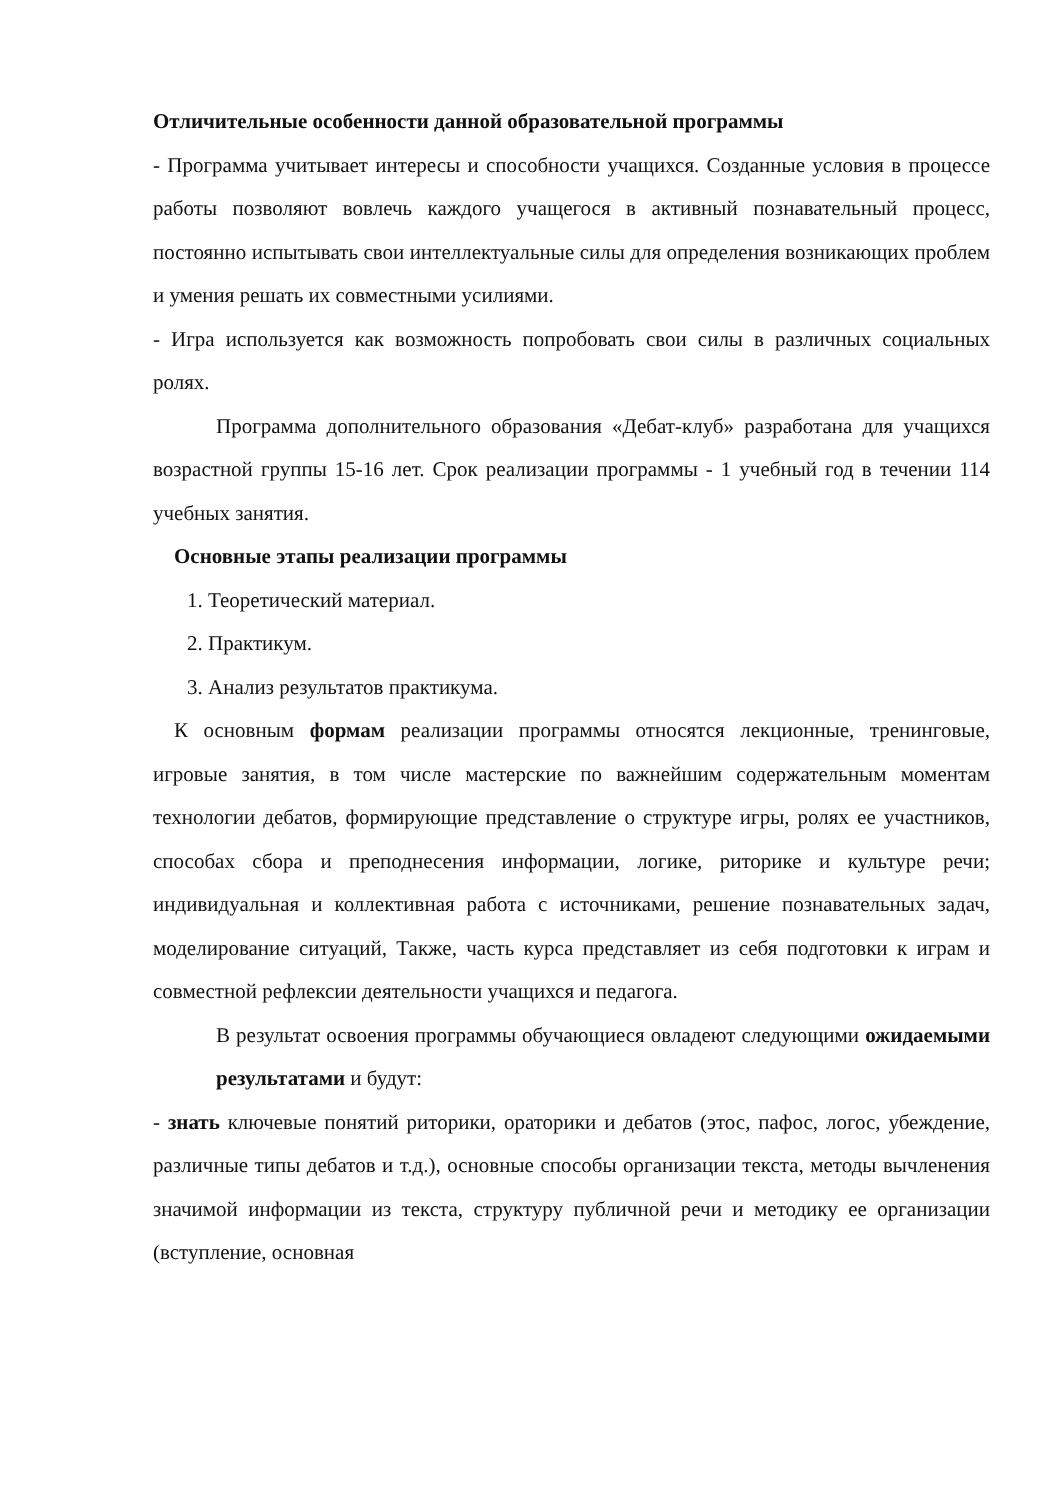Отличительные особенности данной образовательной программы
- Программа учитывает интересы и способности учащихся. Созданные условия в процессе работы позволяют вовлечь каждого учащегося в активный познавательный процесс, постоянно испытывать свои интеллектуальные силы для определения возникающих проблем и умения решать их совместными усилиями.
- Игра используется как возможность попробовать свои силы в различных социальных ролях.
Программа дополнительного образования «Дебат-клуб» разработана для учащихся возрастной группы 15-16 лет. Срок реализации программы - 1 учебный год в течении 114 учебных занятия.
Основные этапы реализации программы
1. Теоретический материал.
2. Практикум.
3. Анализ результатов практикума.
К основным формам реализации программы относятся лекционные, тренинговые, игровые занятия, в том числе мастерские по важнейшим содержательным моментам технологии дебатов, формирующие представление о структуре игры, ролях ее участников, способах сбора и преподнесения информации, логике, риторике и культуре речи; индивидуальная и коллективная работа с источниками, решение познавательных задач, моделирование ситуаций, Также, часть курса представляет из себя подготовки к играм и совместной рефлексии деятельности учащихся и педагога.
В результат освоения программы обучающиеся овладеют следующими ожидаемыми результатами и будут:
- знать ключевые понятий риторики, ораторики и дебатов (этос, пафос, логос, убеждение, различные типы дебатов и т.д.), основные способы организации текста, методы вычленения значимой информации из текста, структуру публичной речи и методику ее организации (вступление, основная